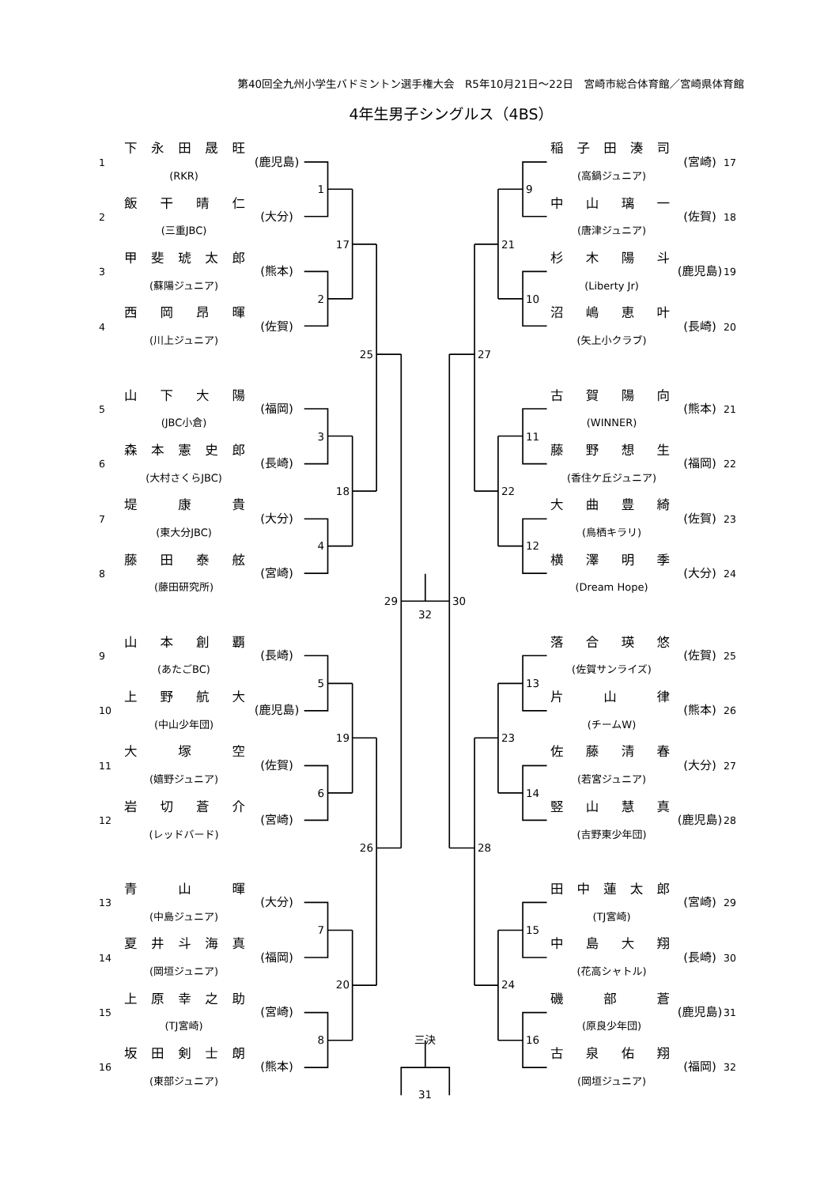第40回全九州小学生バドミントン選手権大会　R5年10月21日～22日　宮崎市総合体育館／宮崎県体育館
4年生男子シングルス（4BS）
下 永 田 晟 旺
1
(鹿児島)
(RKR)
飯 干 晴 仁
2
(大分)
(三重JBC)
甲 斐 琥 太 郎
3
(熊本)
(蘇陽ジュニア)
西 岡 昂 暉
4
(佐賀)
(川上ジュニア)
山 下 大 陽
5
(福岡)
(JBC小倉)
森 本 憲 史 郎
6
(長崎)
(大村さくらJBC)
堤 康 貴
7
(大分)
(東大分JBC)
藤 田 泰 舷
8
(宮崎)
(藤田研究所)
山 本 創 覇
9
(長崎)
(あたごBC)
上 野 航 大
10
(鹿児島)
(中山少年団)
大 塚 空
11
(佐賀)
(嬉野ジュニア)
岩 切 蒼 介
12
(宮崎)
(レッドバード)
青 山 暉
13
(大分)
(中島ジュニア)
夏 井 斗 海 真
14
(福岡)
(岡垣ジュニア)
上 原 幸 之 助
15
(宮崎)
(TJ宮崎)
坂 田 剣 士 朗
16
(熊本)
(東部ジュニア)
1
2
3
4
5
6
7
8
17
18
19
20
25
26
29
32
30
27
28
21
22
23
24
9
10
11
12
13
14
15
16
三決
31
稲 子 田 湊 司
(宮崎)
17
(高鍋ジュニア)
中 山 璃 一
(佐賀)
18
(唐津ジュニア)
杉 木 陽 斗
(鹿児島)
19
(Liberty Jr)
沼 嶋 恵 叶
(長崎)
20
(矢上小クラブ)
古 賀 陽 向
(熊本)
21
(WINNER)
藤 野 想 生
(福岡)
22
(香住ケ丘ジュニア)
大 曲 豊 綺
(佐賀)
23
(鳥栖キラリ)
横 澤 明 季
(大分)
24
(Dream Hope)
落 合 瑛 悠
(佐賀)
25
(佐賀サンライズ)
片 山 律
(熊本)
26
(チームW)
佐 藤 清 春
(大分)
27
(若宮ジュニア)
竪 山 慧 真
(鹿児島)
28
(吉野東少年団)
田 中 蓮 太 郎
(宮崎)
29
(TJ宮崎)
中 島 大 翔
(長崎)
30
(花高シャトル)
磯 部 蒼
(鹿児島)
31
(原良少年団)
古 泉 佑 翔
(福岡)
32
(岡垣ジュニア)